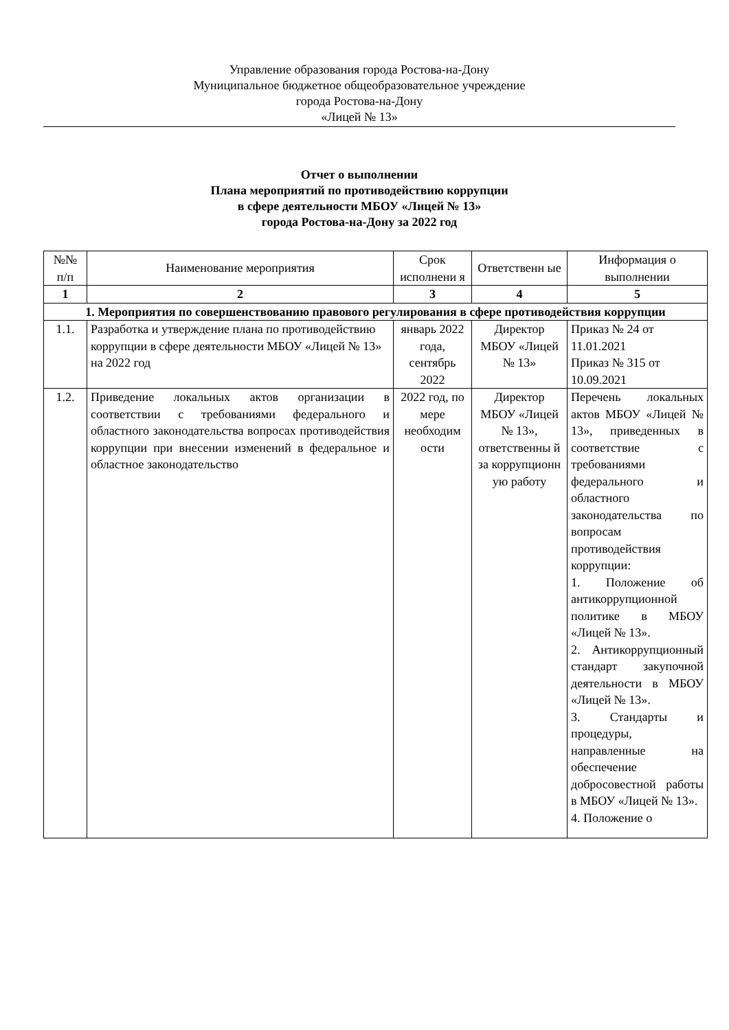Управление образования города Ростова-на-Дону
Муниципальное бюджетное общеобразовательное учреждение
города Ростова-на-Дону
«Лицей № 13»
Отчет о выполнении
Плана мероприятий по противодействию коррупции
в сфере деятельности МБОУ «Лицей № 13»
города Ростова-на-Дону за 2022 год
| №№ п/п | Наименование мероприятия | Срок исполнени я | Ответственн ые | Информация о выполнении |
| --- | --- | --- | --- | --- |
| 1 | 2 | 3 | 4 | 5 |
| 1. Мероприятия по совершенствованию правового регулирования в сфере противодействия коррупции | | | | |
| 1.1. | Разработка и утверждение плана по противодействию коррупции в сфере деятельности МБОУ «Лицей № 13» на 2022 год | январь 2022 года, сентябрь 2022 | Директор МБОУ «Лицей № 13» | Приказ № 24 от 11.01.2021 Приказ № 315 от 10.09.2021 |
| 1.2. | Приведение локальных актов организации в соответствии с требованиями федерального и областного законодательства вопросах противодействия коррупции при внесении изменений в федеральное и областное законодательство | 2022 год, по мере необходим ости | Директор МБОУ «Лицей № 13», ответственны й за коррупционн ую работу | Перечень локальных актов МБОУ «Лицей № 13», приведенных в соответствие с требованиями федерального и областного законодательства по вопросам противодействия коррупции: 1. Положение об антикоррупционной политике в МБОУ «Лицей № 13». 2. Антикоррупционный стандарт закупочной деятельности в МБОУ «Лицей № 13». 3. Стандарты и процедуры, направленные на обеспечение добросовестной работы в МБОУ «Лицей № 13». 4. Положение о |